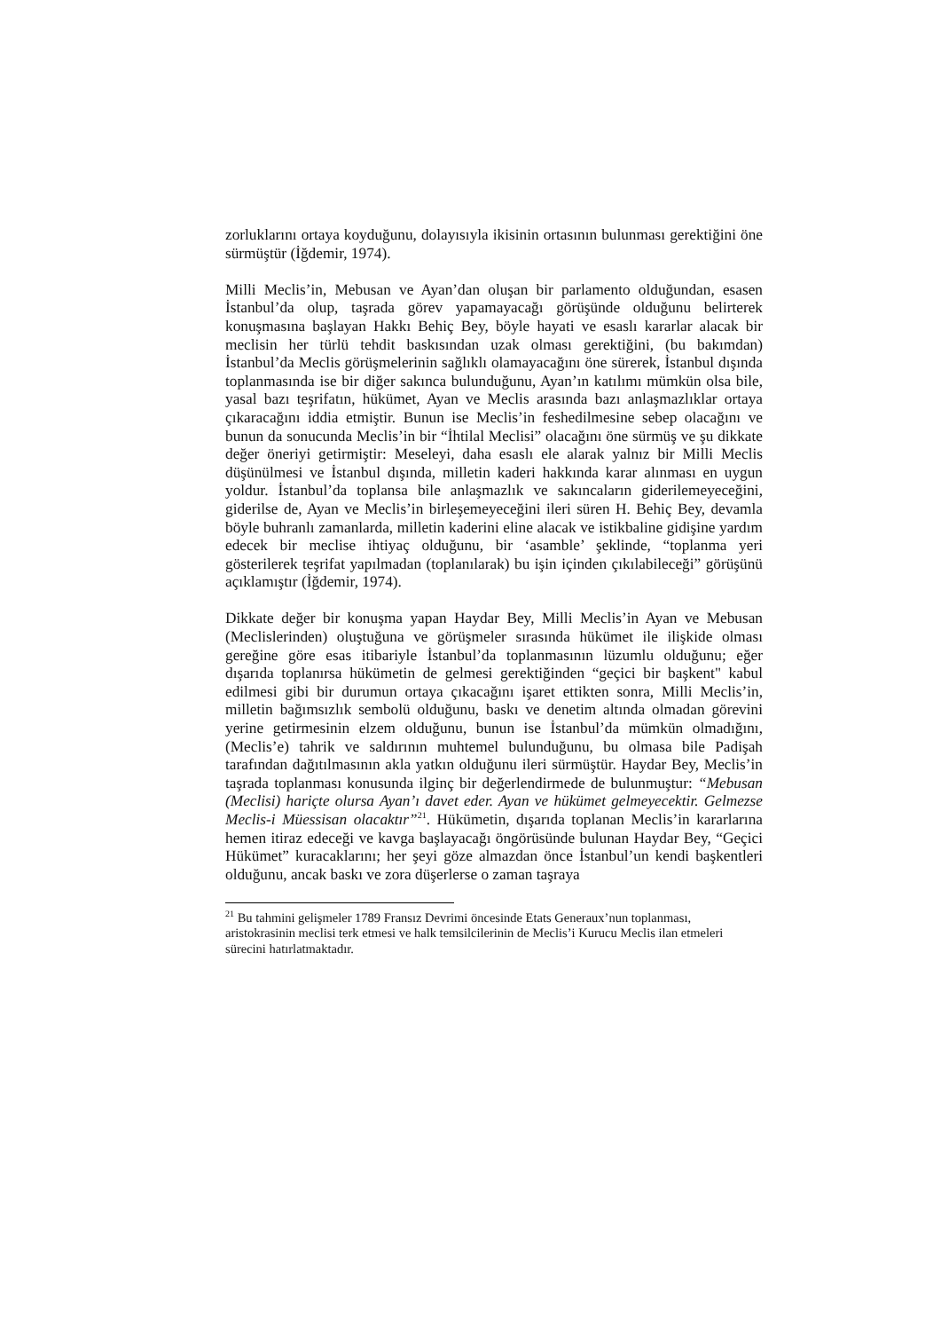zorluklarını ortaya koyduğunu, dolayısıyla ikisinin ortasının bulunması gerektiğini öne sürmüştür (İğdemir, 1974).
Milli Meclis’in, Mebusan ve Ayan’dan oluşan bir parlamento olduğundan, esasen İstanbul’da olup, taşrada görev yapamayacağı görüşünde olduğunu belirterek konuşmasına başlayan Hakkı Behiç Bey, böyle hayati ve esaslı kararlar alacak bir meclisin her türlü tehdit baskısından uzak olması gerektiğini, (bu bakımdan) İstanbul’da Meclis görüşmelerinin sağlıklı olamayacağını öne sürerek, İstanbul dışında toplanmasında ise bir diğer sakınca bulunduğunu, Ayan’ın katılımı mümkün olsa bile, yasal bazı teşrifatın, hükümet, Ayan ve Meclis arasında bazı anlaşmazlıklar ortaya çıkaracağını iddia etmiştir. Bunun ise Meclis’in feshedilmesine sebep olacağını ve bunun da sonucunda Meclis’in bir “İhtilal Meclisi” olacağını öne sürmüş ve şu dikkate değer öneriyi getirmiştir: Meseleyi, daha esaslı ele alarak yalnız bir Milli Meclis düşünülmesi ve İstanbul dışında, milletin kaderi hakkında karar alınması en uygun yoldur. İstanbul’da toplansa bile anlaşmazlık ve sakıncaların giderilemeyeceğini, giderilse de, Ayan ve Meclis’in birleşemeyeceğini ileri süren H. Behiç Bey, devamla böyle buhranlı zamanlarda, milletin kaderini eline alacak ve istikbaline gidişine yardım edecek bir meclise ihtiyaç olduğunu, bir ‘asamble’ şeklinde, “toplanma yeri gösterilerek teşrifat yapılmadan (toplanılarak) bu işin içinden çıkılabileceği” görüşünü açıklamıştır (İğdemir, 1974).
Dikkate değer bir konuşma yapan Haydar Bey, Milli Meclis’in Ayan ve Mebusan (Meclislerinden) oluştuğuna ve görüşmeler sırasında hükümet ile ilişkide olması gereğine göre esas itibariyle İstanbul’da toplanmasının lüzumlu olduğunu; eğer dışarıda toplanırsa hükümetin de gelmesi gerektiğinden “geçici bir başkent" kabul edilmesi gibi bir durumun ortaya çıkacağını işaret ettikten sonra, Milli Meclis’in, milletin bağımsızlık sembolü olduğunu, baskı ve denetim altında olmadan görevini yerine getirmesinin elzem olduğunu, bunun ise İstanbul’da mümkün olmadığını, (Meclis’e) tahrik ve saldırının muhtemel bulunduğunu, bu olmasa bile Padişah tarafından dağıtılmasının akla yatkın olduğunu ileri sürmüştür. Haydar Bey, Meclis’in taşrada toplanması konusunda ilginç bir değerlendirmede de bulunmuştur: “Mebusan (Meclisi) hariçte olursa Ayan’ı davet eder. Ayan ve hükümet gelmeyecektir. Gelmezse Meclis-i Müessisan olacaktır”<sup>21</sup>. Hükümetin, dışarıda toplanan Meclis’in kararlarına hemen itiraz edeceği ve kavga başlayacağı öngörüsünde bulunan Haydar Bey, “Geçici Hükümet” kuracaklarını; her şeyi göze almazdan önce İstanbul’un kendi başkentleri olduğunu, ancak baskı ve zora düşerlerse o zaman taşraya
<sup>21</sup> Bu tahmini gelişmeler 1789 Fransız Devrimi öncesinde Etats Generaux’nun toplanması, aristokrasinin meclisi terk etmesi ve halk temsilcilerinin de Meclis’i Kurucu Meclis ilan etmeleri sürecini hatırlatmaktadır.